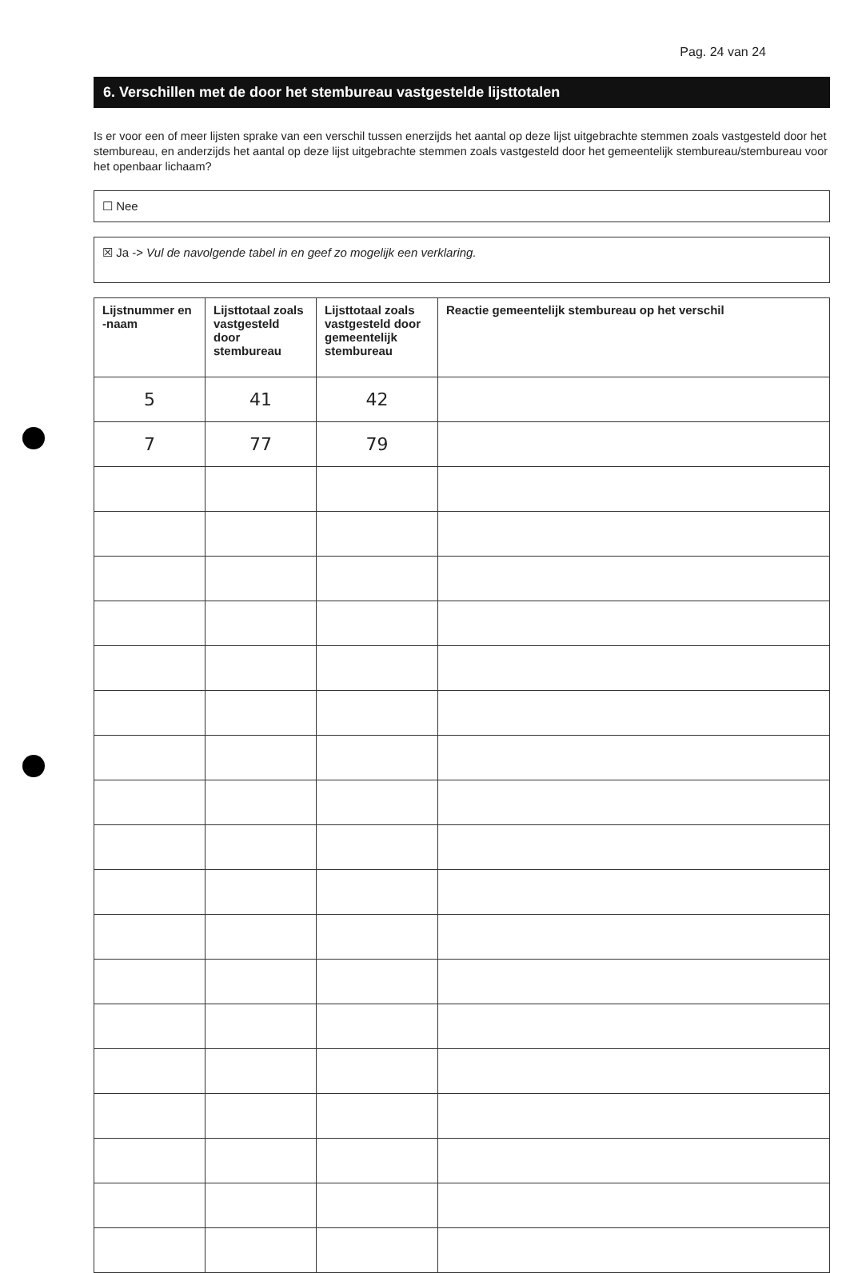Pag. 24 van 24
6. Verschillen met de door het stembureau vastgestelde lijsttotalen
Is er voor een of meer lijsten sprake van een verschil tussen enerzijds het aantal op deze lijst uitgebrachte stemmen zoals vastgesteld door het stembureau, en anderzijds het aantal op deze lijst uitgebrachte stemmen zoals vastgesteld door het gemeentelijk stembureau/stembureau voor het openbaar lichaam?
☐ Nee
☒ Ja -> Vul de navolgende tabel in en geef zo mogelijk een verklaring.
| Lijstnummer en -naam | Lijsttotaal zoals vastgesteld door stembureau | Lijsttotaal zoals vastgesteld door gemeentelijk stembureau | Reactie gemeentelijk stembureau op het verschil |
| --- | --- | --- | --- |
| 5 | 41 | 42 | |
| 7 | 77 | 79 | |